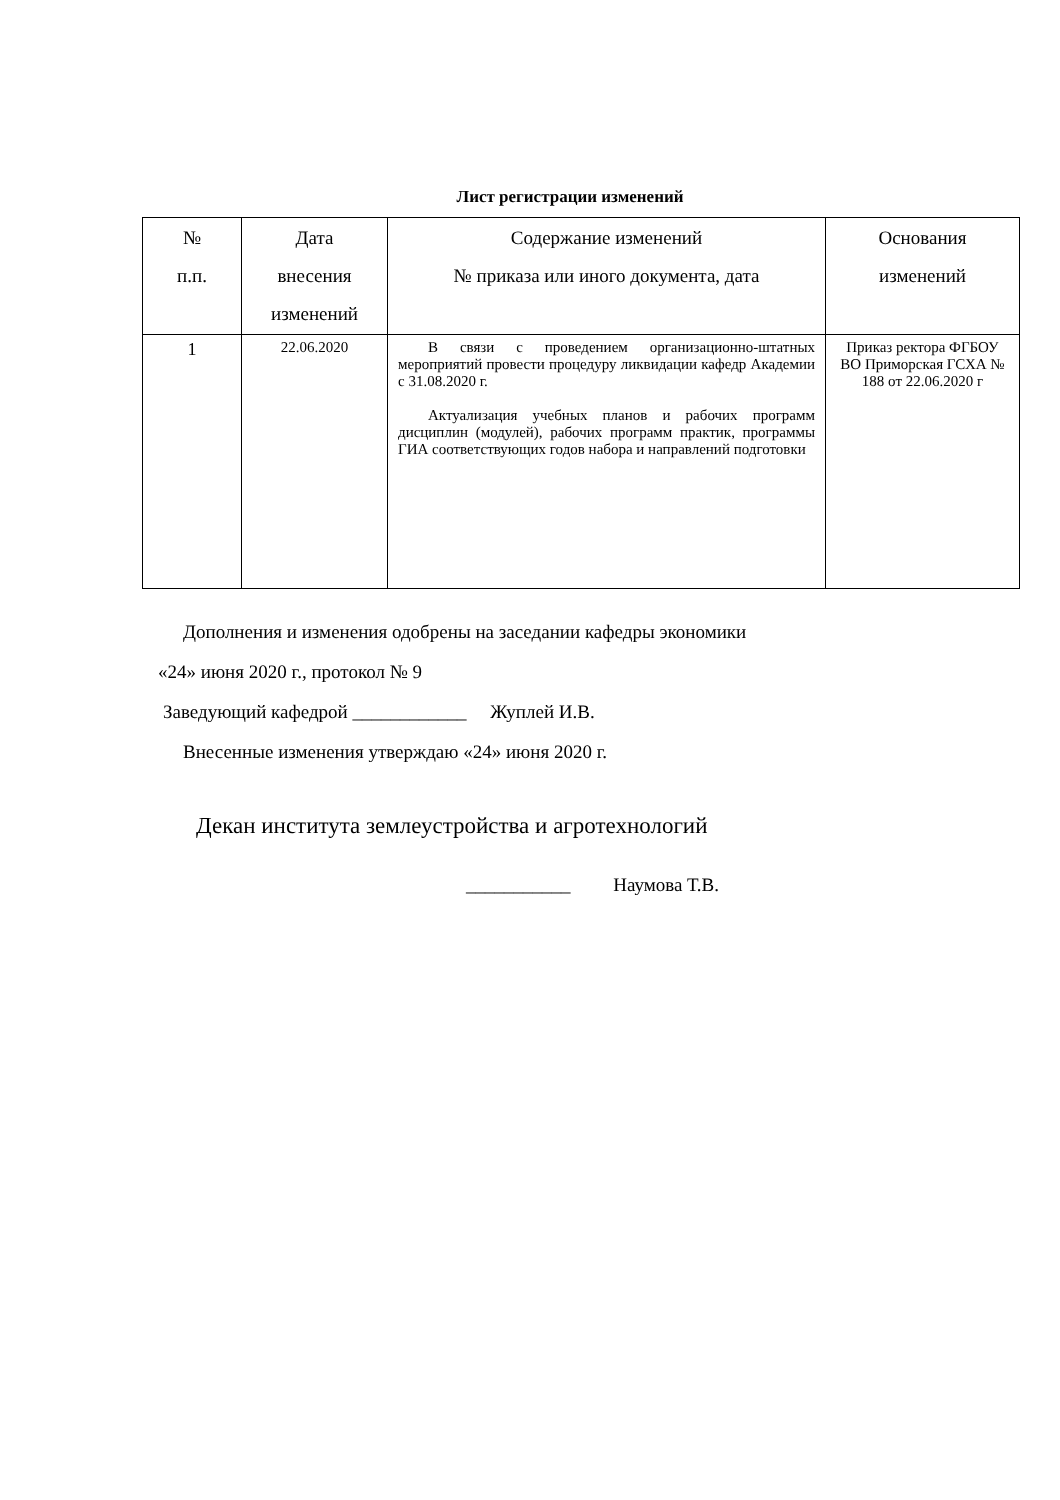Лист регистрации изменений
| № п.п. | Дата внесения изменений | Содержание изменений № приказа или иного документа, дата | Основания изменений |
| --- | --- | --- | --- |
| 1 | 22.06.2020 | В связи с проведением организационно-штатных мероприятий провести процедуру ликвидации кафедр Академии с 31.08.2020 г. Актуализация учебных планов и рабочих программ дисциплин (модулей), рабочих программ практик, программы ГИА соответствующих годов набора и направлений подготовки | Приказ ректора ФГБОУ ВО Приморская ГСХА № 188 от 22.06.2020 г |
Дополнения и изменения одобрены на заседании кафедры экономики
«24» июня 2020 г., протокол № 9
Заведующий кафедрой ____________ Жуплей И.В.
Внесенные изменения утверждаю «24» июня 2020 г.
Декан института землеустройства и агротехнологий
___________ Наумова Т.В.